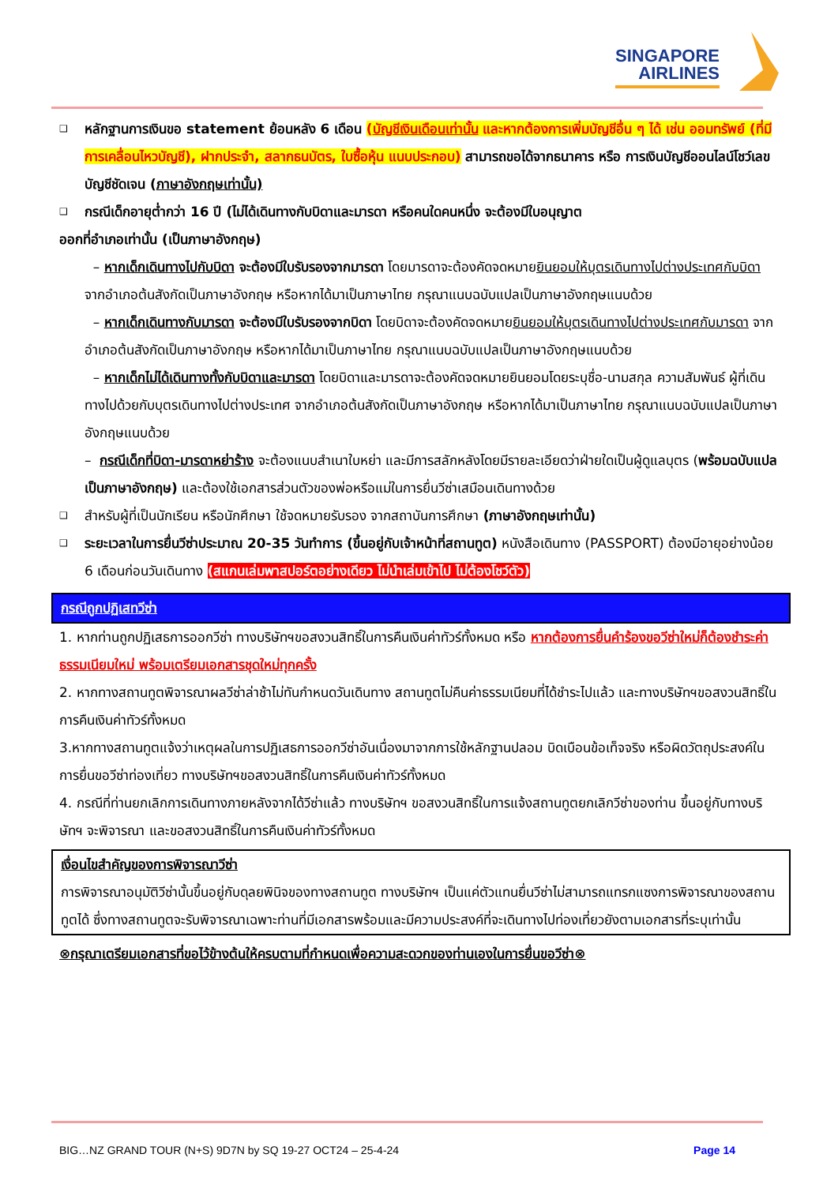SINGAPORE
AIRLINES
❑ หลักฐานการเงินขอ statement ย้อนหลัง 6 เดือน (บัญชีเงินเดือนเท่านั้น และหากต้องการเพิ่มบัญชีอื่น ๆ ได้ เช่น ออมทรัพย์ (ที่มีการเคลื่อนไหวบัญชี), ฝากประจำ, สลากธนบัตร, ใบซื้อหุ้น แนบประกอบ) สามารถขอได้จากธนาคาร หรือ การเงินบัญชีออนไลน์โชว์เลขบัญชีชัดเจน (ภาษาอังกฤษเท่านั้น)
❑ กรณีเด็กอายุต่ำกว่า 16 ปี (ไม่ได้เดินทางกับบิดาและมารดา หรือคนใดคนหนึ่ง จะต้องมีใบอนุญาต
ออกที่อำเภอเท่านั้น (เป็นภาษาอังกฤษ)
– หากเด็กเดินทางไปกับบิดา จะต้องมีใบรับรองจากมารดา โดยมารดาจะต้องคัดจดหมายยินยอมให้บุตรเดินทางไปต่างประเทศกับบิดา จากอำเภอต้นสังกัดเป็นภาษาอังกฤษ หรือหากได้มาเป็นภาษาไทย กรุณาแนบฉบับแปลเป็นภาษาอังกฤษแนบด้วย
– หากเด็กเดินทางกับมารดา จะต้องมีใบรับรองจากบิดา โดยบิดาจะต้องคัดจดหมายยินยอมให้บุตรเดินทางไปต่างประเทศกับมารดา จากอำเภอต้นสังกัดเป็นภาษาอังกฤษ หรือหากได้มาเป็นภาษาไทย กรุณาแนบฉบับแปลเป็นภาษาอังกฤษแนบด้วย
– หากเด็กไม่ได้เดินทางทั้งกับบิดาและมารดา โดยบิดาและมารดาจะต้องคัดจดหมายยินยอมโดยระบุชื่อ-นามสกุล ความสัมพันธ์ ผู้ที่เดินทางไปด้วยกับบุตรเดินทางไปต่างประเทศ จากอำเภอต้นสังกัดเป็นภาษาอังกฤษ หรือหากได้มาเป็นภาษาไทย กรุณาแนบฉบับแปลเป็นภาษาอังกฤษแนบด้วย
– กรณีเด็กที่บิดา-มารดาหย่าร้าง จะต้องแนบสำเนาใบหย่า และมีการสลักหลังโดยมีรายละเอียดว่าฝ่ายใดเป็นผู้ดูแลบุตร (พร้อมฉบับแปลเป็นภาษาอังกฤษ) และต้องใช้เอกสารส่วนตัวของพ่อหรือแม่ในการยื่นวีซ่าเสมือนเดินทางด้วย
❑ สำหรับผู้ที่เป็นนักเรียน หรือนักศึกษา ใช้จดหมายรับรอง จากสถาบันการศึกษา (ภาษาอังกฤษเท่านั้น)
❑ ระยะเวลาในการยื่นวีซ่าประมาณ 20-35 วันทำการ (ขึ้นอยู่กับเจ้าหน้าที่สถานทูต) หนังสือเดินทาง (PASSPORT) ต้องมีอายุอย่างน้อย 6 เดือนก่อนวันเดินทาง (สแกนเล่มพาสปอร์ตอย่างเดียว ไม่นำเล่มเข้าไป ไม่ต้องโชว์ตัว)
กรณีถูกปฏิเสทวีซ่า
1. หากท่านถูกปฏิเสธการออกวีซ่า ทางบริษัทฯขอสงวนสิทธิ์ในการคืนเงินค่าทัวร์ทั้งหมด หรือ หากต้องการยื่นคำร้องขอวีซ่าใหม่ก็ต้องชำระค่าธรรมเนียมใหม่ พร้อมเตรียมเอกสารชุดใหม่ทุกครั้ง
2. หากทางสถานทูตพิจารณาผลวีซ่าล่าช้าไม่ทันกำหนดวันเดินทาง สถานทูตไม่คืนค่าธรรมเนียมที่ได้ชำระไปแล้ว และทางบริษัทฯขอสงวนสิทธิ์ในการคืนเงินค่าทัวร์ทั้งหมด
3.หากทางสถานทูตแจ้งว่าเหตุผลในการปฏิเสธการออกวีซ่าอันเนื่องมาจากการใช้หลักฐานปลอม บิดเบือนข้อเท็จจริง หรือผิดวัตถุประสงค์ในการยื่นขอวีซ่าท่องเที่ยว ทางบริษัทฯขอสงวนสิทธิ์ในการคืนเงินค่าทัวร์ทั้งหมด
4. กรณีที่ท่านยกเลิกการเดินทางภายหลังจากได้วีซ่าแล้ว ทางบริษัทฯ ขอสงวนสิทธิ์ในการแจ้งสถานทูตยกเลิกวีซ่าของท่าน ขึ้นอยู่กับทางบริษัทฯ จะพิจารณา และขอสงวนสิทธิ์ในการคืนเงินค่าทัวร์ทั้งหมด
เงื่อนไขสำคัญของการพิจารณาวีซ่า
การพิจารณาอนุมัติวีซ่านั้นขึ้นอยู่กับดุลยพินิจของทางสถานทูต ทางบริษัทฯ เป็นแค่ตัวแทนยื่นวีซ่าไม่สามารถแทรกแซงการพิจารณาของสถานทูตได้ ซึ่งทางสถานทูตจะรับพิจารณาเฉพาะท่านที่มีเอกสารพร้อมและมีความประสงค์ที่จะเดินทางไปท่องเที่ยวยังตามเอกสารที่ระบุเท่านั้น
⊗กรุณาเตรียมเอกสารที่ขอไว้ข้างต้นให้ครบตามที่กำหนดเพื่อความสะดวกของท่านเองในการยื่นขอวีซ่า⊗
BIG…NZ GRAND TOUR (N+S) 9D7N by SQ 19-27 OCT24 – 25-4-24 Page 14